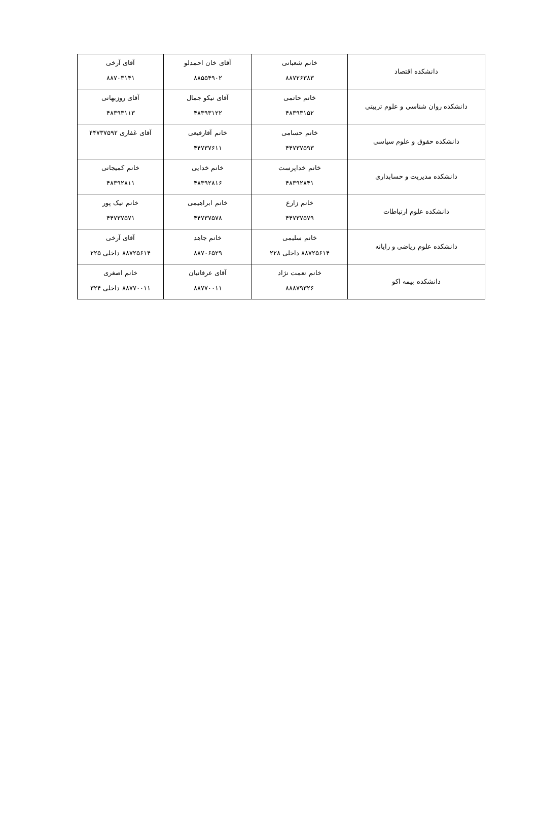| دانشکده اقتصاد | خانم شعبانی ۸۸۷۲۶۳۸۳ | آقای خان احمدلو ۸۸۵۵۴۹۰۲ | آقای آرخی ۸۸۷۰۳۱۴۱ |
| دانشکده روان شناسی و علوم تربیتی | خانم حاتمی ۴۸۳۹۳۱۵۲ | آقای نیکو جمال ۴۸۳۹۳۱۲۲ | آقای روزبهانی ۴۸۳۹۳۱۱۳ |
| دانشکده حقوق و علوم سیاسی | خانم حسامی ۴۴۷۳۷۵۹۳ | خانم آقارفیعی ۴۴۷۳۷۶۱۱ | آقای غفاری ۴۴۷۳۷۵۹۲ |
| دانشکده مدیریت و حسابداری | خانم خداپرست ۴۸۳۹۲۸۴۱ | خانم خدایی ۴۸۳۹۲۸۱۶ | خانم کمیجانی ۴۸۳۹۲۸۱۱ |
| دانشکده علوم ارتباطات | خانم زارع ۴۴۷۳۷۵۷۹ | خانم ابراهیمی ۴۴۷۳۷۵۷۸ | خانم نیک پور ۴۴۷۳۷۵۷۱ |
| دانشکده علوم ریاضی و رایانه | خانم سلیمی ۸۸۷۲۵۶۱۴ داخلی ۲۲۸ | خانم جاهد ۸۸۷۰۶۵۲۹ | آقای آرخی ۸۸۷۲۵۶۱۴ داخلی ۲۲۵ |
| دانشکده بیمه اکو | خانم نعمت نژاد ۸۸۸۷۹۳۲۶ | آقای عرفانیان ۸۸۷۷۰۰۱۱ | خانم اصغری ۸۸۷۷۰۰۱۱ داخلی ۳۲۴ |